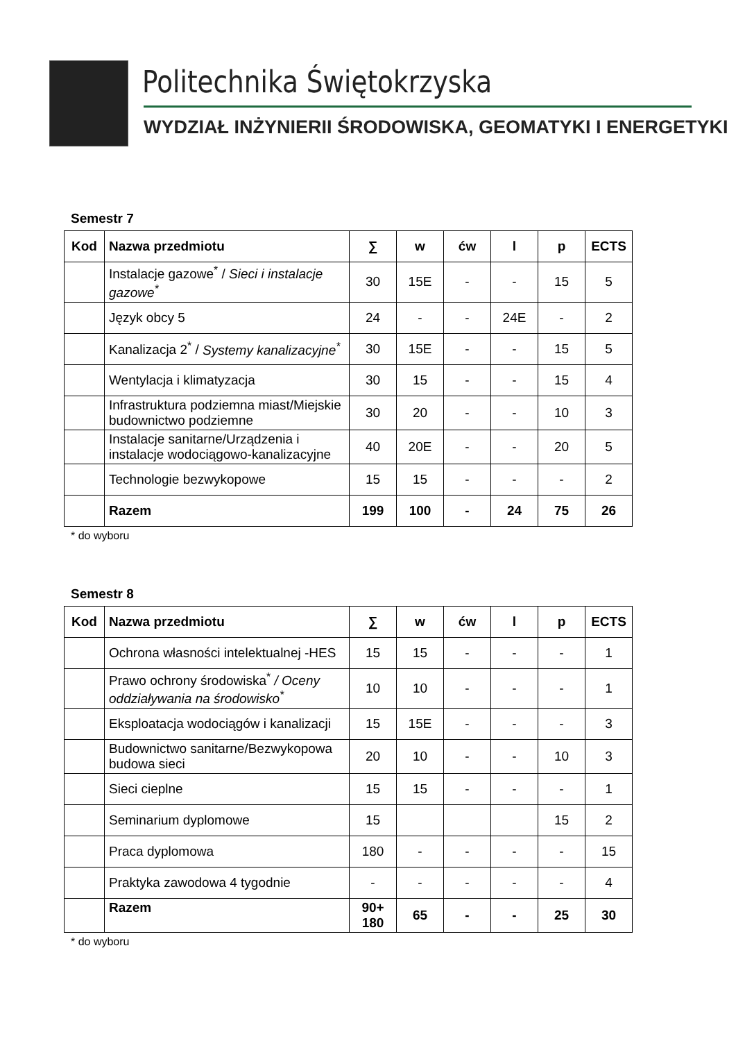Politechnika Świętokrzyska
WYDZIAŁ INŻYNIERII ŚRODOWISKA, GEOMATYKI I ENERGETYKI
Semestr 7
| Kod | Nazwa przedmiotu | ∑ | w | ćw | l | p | ECTS |
| --- | --- | --- | --- | --- | --- | --- | --- |
| | Instalacje gazowe<sup>*</sup> / Sieci i instalacje gazowe<sup>*</sup> | 30 | 15E | - | - | 15 | 5 |
| | Język obcy 5 | 24 | - | - | 24E | - | 2 |
| | Kanalizacja 2<sup>*</sup> / Systemy kanalizacyjne<sup>*</sup> | 30 | 15E | - | - | 15 | 5 |
| | Wentylacja i klimatyzacja | 30 | 15 | - | - | 15 | 4 |
| | Infrastruktura podziemna miast/Miejskie budownictwo podziemne | 30 | 20 | - | - | 10 | 3 |
| | Instalacje sanitarne/Urządzenia i instalacje wodociągowo-kanalizacyjne | 40 | 20E | - | - | 20 | 5 |
| | Technologie bezwykopowe | 15 | 15 | - | - | - | 2 |
| | Razem | 199 | 100 | - | 24 | 75 | 26 |
* do wyboru
Semestr 8
| Kod | Nazwa przedmiotu | ∑ | w | ćw | l | p | ECTS |
| --- | --- | --- | --- | --- | --- | --- | --- |
| | Ochrona własności intelektualnej -HES | 15 | 15 | - | - | - | 1 |
| | Prawo ochrony środowiska<sup>*</sup> / Oceny oddziaływania na środowisko<sup>*</sup> | 10 | 10 | - | - | - | 1 |
| | Eksploatacja wodociągów i kanalizacji | 15 | 15E | - | - | - | 3 |
| | Budownictwo sanitarne/Bezwykopowa budowa sieci | 20 | 10 | - | - | 10 | 3 |
| | Sieci cieplne | 15 | 15 | - | - | - | 1 |
| | Seminarium dyplomowe | 15 | | | | 15 | 2 |
| | Praca dyplomowa | 180 | - | - | - | - | 15 |
| | Praktyka zawodowa 4 tygodnie | - | - | - | - | - | 4 |
| | Razem | 90+ 180 | 65 | - | - | 25 | 30 |
* do wyboru